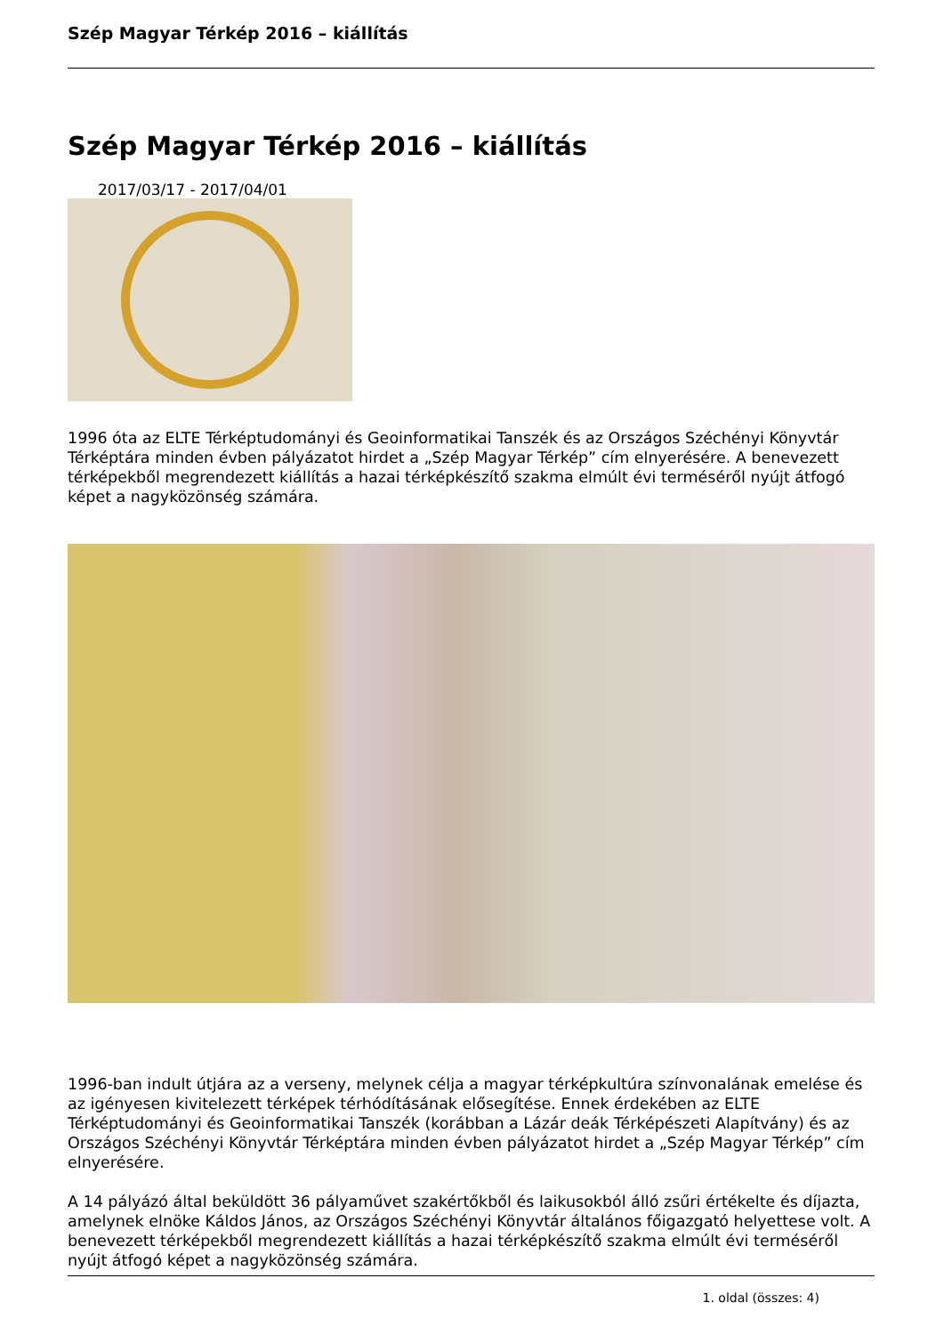Szép Magyar Térkép 2016 – kiállítás
Szép Magyar Térkép 2016 – kiállítás
2017/03/17 - 2017/04/01
1996 óta az ELTE Térképtudományi és Geoinformatikai Tanszék és az Országos Széchényi Könyvtár Térképtára minden évben pályázatot hirdet a „Szép Magyar Térkép” cím elnyerésére. A benevezett térképekből megrendezett kiállítás a hazai térképkészítő szakma elmúlt évi terméséről nyújt átfogó képet a nagyközönség számára.
1996-ban indult útjára az a verseny, melynek célja a magyar térképkultúra színvonalának emelése és az igényesen kivitelezett térképek térhódításának elősegítése. Ennek érdekében az ELTE Térképtudományi és Geoinformatikai Tanszék (korábban a Lázár deák Térképészeti Alapítvány) és az Országos Széchényi Könyvtár Térképtára minden évben pályázatot hirdet a „Szép Magyar Térkép” cím elnyerésére.
A 14 pályázó által beküldött 36 pályaművet szakértőkből és laikusokból álló zsűri értékelte és díjazta, amelynek elnöke Káldos János, az Országos Széchényi Könyvtár általános főigazgató helyettese volt. A benevezett térképekből megrendezett kiállítás a hazai térképkészítő szakma elmúlt évi terméséről nyújt átfogó képet a nagyközönség számára.
1. oldal (összes: 4)